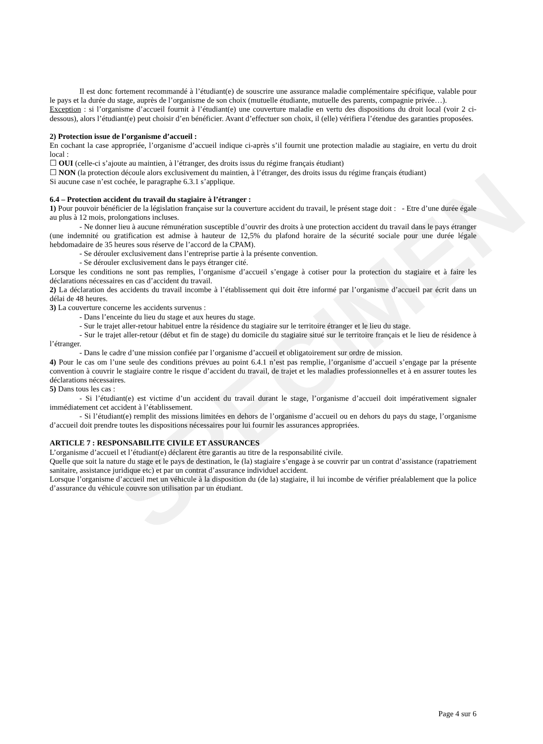SPECIMEN
Il est donc fortement recommandé à l’étudiant(e) de souscrire une assurance maladie complémentaire spécifique, valable pour le pays et la durée du stage, auprès de l’organisme de son choix (mutuelle étudiante, mutuelle des parents, compagnie privée…).
Exception : si l’organisme d’accueil fournit à l’étudiant(e) une couverture maladie en vertu des dispositions du droit local (voir 2 ci-dessous), alors l’étudiant(e) peut choisir d’en bénéficier. Avant d’effectuer son choix, il (elle) vérifiera l’étendue des garanties proposées.
2) Protection issue de l’organisme d’accueil :
En cochant la case appropriée, l’organisme d’accueil indique ci-après s’il fournit une protection maladie au stagiaire, en vertu du droit local :
☐ OUI (celle-ci s’ajoute au maintien, à l’étranger, des droits issus du régime français étudiant)
☐ NON (la protection découle alors exclusivement du maintien, à l’étranger, des droits issus du régime français étudiant)
Si aucune case n’est cochée, le paragraphe 6.3.1 s’applique.
6.4 – Protection accident du travail du stagiaire à l’étranger :
1) Pour pouvoir bénéficier de la législation française sur la couverture accident du travail, le présent stage doit : - Etre d’une durée égale au plus à 12 mois, prolongations incluses.
- Ne donner lieu à aucune rémunération susceptible d’ouvrir des droits à une protection accident du travail dans le pays étranger (une indemnité ou gratification est admise à hauteur de 12,5% du plafond horaire de la sécurité sociale pour une durée légale hebdomadaire de 35 heures sous réserve de l’accord de la CPAM).
- Se dérouler exclusivement dans l’entreprise partie à la présente convention.
- Se dérouler exclusivement dans le pays étranger cité.
Lorsque les conditions ne sont pas remplies, l’organisme d’accueil s’engage à cotiser pour la protection du stagiaire et à faire les déclarations nécessaires en cas d’accident du travail.
2) La déclaration des accidents du travail incombe à l’établissement qui doit être informé par l’organisme d’accueil par écrit dans un délai de 48 heures.
3) La couverture concerne les accidents survenus :
- Dans l’enceinte du lieu du stage et aux heures du stage.
- Sur le trajet aller-retour habituel entre la résidence du stagiaire sur le territoire étranger et le lieu du stage.
- Sur le trajet aller-retour (début et fin de stage) du domicile du stagiaire situé sur le territoire français et le lieu de résidence à l’étranger.
- Dans le cadre d’une mission confiée par l’organisme d’accueil et obligatoirement sur ordre de mission.
4) Pour le cas om l’une seule des conditions prévues au point 6.4.1 n’est pas remplie, l’organisme d’accueil s’engage par la présente convention à couvrir le stagiaire contre le risque d’accident du travail, de trajet et les maladies professionnelles et à en assurer toutes les déclarations nécessaires.
5) Dans tous les cas :
- Si l’étudiant(e) est victime d’un accident du travail durant le stage, l’organisme d’accueil doit impérativement signaler immédiatement cet accident à l’établissement.
- Si l’étudiant(e) remplit des missions limitées en dehors de l’organisme d’accueil ou en dehors du pays du stage, l’organisme d’accueil doit prendre toutes les dispositions nécessaires pour lui fournir les assurances appropriées.
ARTICLE 7 : RESPONSABILITE CIVILE ET ASSURANCES
L’organisme d’accueil et l’étudiant(e) déclarent être garantis au titre de la responsabilité civile.
Quelle que soit la nature du stage et le pays de destination, le (la) stagiaire s’engage à se couvrir par un contrat d’assistance (rapatriement sanitaire, assistance juridique etc) et par un contrat d’assurance individuel accident.
Lorsque l’organisme d’accueil met un véhicule à la disposition du (de la) stagiaire, il lui incombe de vérifier préalablement que la police d’assurance du véhicule couvre son utilisation par un étudiant.
Page 4 sur 6